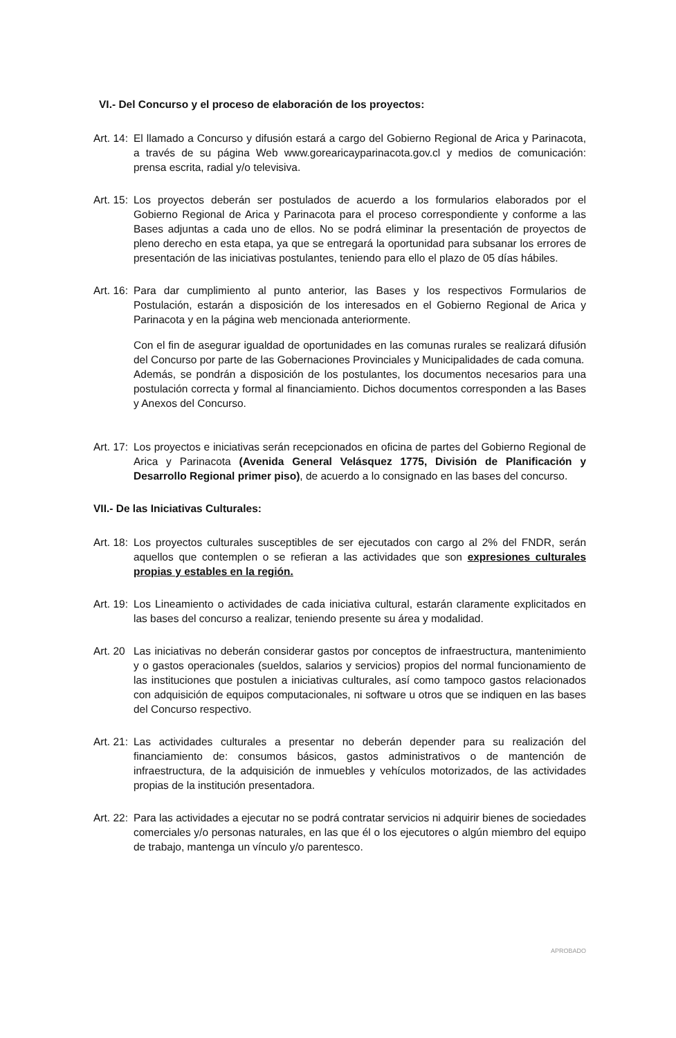VI.- Del Concurso y el proceso de elaboración de los proyectos:
Art. 14: El llamado a Concurso y difusión estará a cargo del Gobierno Regional de Arica y Parinacota, a través de su página Web www.gorearicayparinacota.gov.cl y medios de comunicación: prensa escrita, radial y/o televisiva.
Art. 15: Los proyectos deberán ser postulados de acuerdo a los formularios elaborados por el Gobierno Regional de Arica y Parinacota para el proceso correspondiente y conforme a las Bases adjuntas a cada uno de ellos. No se podrá eliminar la presentación de proyectos de pleno derecho en esta etapa, ya que se entregará la oportunidad para subsanar los errores de presentación de las iniciativas postulantes, teniendo para ello el plazo de 05 días hábiles.
Art. 16: Para dar cumplimiento al punto anterior, las Bases y los respectivos Formularios de Postulación, estarán a disposición de los interesados en el Gobierno Regional de Arica y Parinacota y en la página web mencionada anteriormente.
Con el fin de asegurar igualdad de oportunidades en las comunas rurales se realizará difusión del Concurso por parte de las Gobernaciones Provinciales y Municipalidades de cada comuna.
Además, se pondrán a disposición de los postulantes, los documentos necesarios para una postulación correcta y formal al financiamiento. Dichos documentos corresponden a las Bases y Anexos del Concurso.
Art. 17: Los proyectos e iniciativas serán recepcionados en oficina de partes del Gobierno Regional de Arica y Parinacota (Avenida General Velásquez 1775, División de Planificación y Desarrollo Regional primer piso), de acuerdo a lo consignado en las bases del concurso.
VII.- De las Iniciativas Culturales:
Art. 18: Los proyectos culturales susceptibles de ser ejecutados con cargo al 2% del FNDR, serán aquellos que contemplen o se refieran a las actividades que son expresiones culturales propias y estables en la región.
Art. 19: Los Lineamiento o actividades de cada iniciativa cultural, estarán claramente explicitados en las bases del concurso a realizar, teniendo presente su área y modalidad.
Art. 20 Las iniciativas no deberán considerar gastos por conceptos de infraestructura, mantenimiento y o gastos operacionales (sueldos, salarios y servicios) propios del normal funcionamiento de las instituciones que postulen a iniciativas culturales, así como tampoco gastos relacionados con adquisición de equipos computacionales, ni software u otros que se indiquen en las bases del Concurso respectivo.
Art. 21: Las actividades culturales a presentar no deberán depender para su realización del financiamiento de: consumos básicos, gastos administrativos o de mantención de infraestructura, de la adquisición de inmuebles y vehículos motorizados, de las actividades propias de la institución presentadora.
Art. 22: Para las actividades a ejecutar no se podrá contratar servicios ni adquirir bienes de sociedades comerciales y/o personas naturales, en las que él o los ejecutores o algún miembro del equipo de trabajo, mantenga un vínculo y/o parentesco.
APROBADO